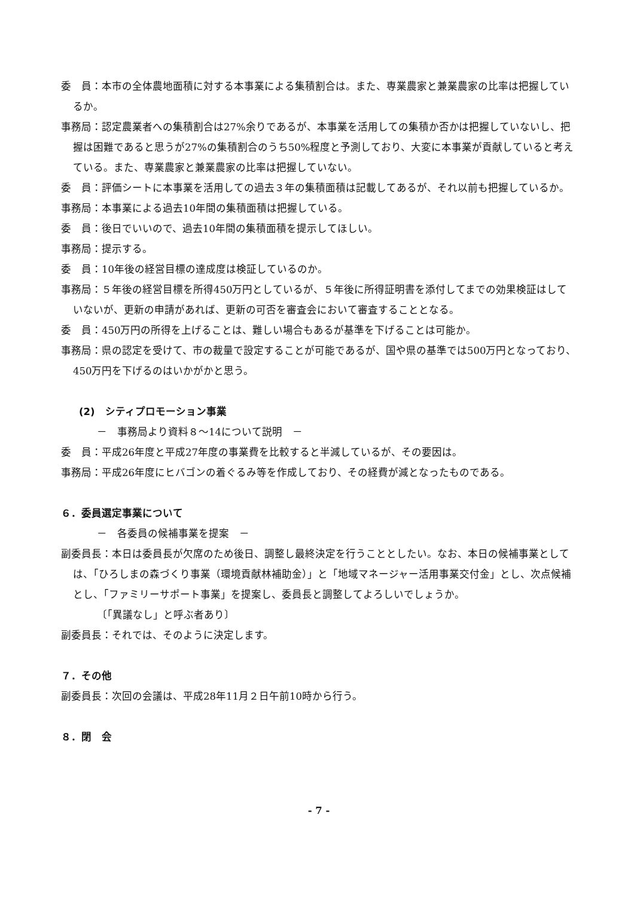委　員：本市の全体農地面積に対する本事業による集積割合は。また、専業農家と兼業農家の比率は把握しているか。
事務局：認定農業者への集積割合は27%余りであるが、本事業を活用しての集積か否かは把握していないし、把握は困難であると思うが27%の集積割合のうち50%程度と予測しており、大変に本事業が貢献していると考えている。また、専業農家と兼業農家の比率は把握していない。
委　員：評価シートに本事業を活用しての過去３年の集積面積は記載してあるが、それ以前も把握しているか。
事務局：本事業による過去10年間の集積面積は把握している。
委　員：後日でいいので、過去10年間の集積面積を提示してほしい。
事務局：提示する。
委　員：10年後の経営目標の達成度は検証しているのか。
事務局：５年後の経営目標を所得450万円としているが、５年後に所得証明書を添付してまでの効果検証はしていないが、更新の申請があれば、更新の可否を審査会において審査することとなる。
委　員：450万円の所得を上げることは、難しい場合もあるが基準を下げることは可能か。
事務局：県の認定を受けて、市の裁量で設定することが可能であるが、国や県の基準では500万円となっており、450万円を下げるのはいかがかと思う。
(2)　シティプロモーション事業
－　事務局より資料８～14について説明　－
委　員：平成26年度と平成27年度の事業費を比較すると半減しているが、その要因は。
事務局：平成26年度にヒバゴンの着ぐるみ等を作成しており、その経費が減となったものである。
６．委員選定事業について
－　各委員の候補事業を提案　－
副委員長：本日は委員長が欠席のため後日、調整し最終決定を行うこととしたい。なお、本日の候補事業としては、「ひろしまの森づくり事業（環境貢献林補助金）」と「地域マネージャー活用事業交付金」とし、次点候補とし、「ファミリーサポート事業」を提案し、委員長と調整してよろしいでしょうか。
〔「異議なし」と呼ぶ者あり〕
副委員長：それでは、そのように決定します。
７．その他
副委員長：次回の会議は、平成28年11月２日午前10時から行う。
８．閉　会
- 7 -